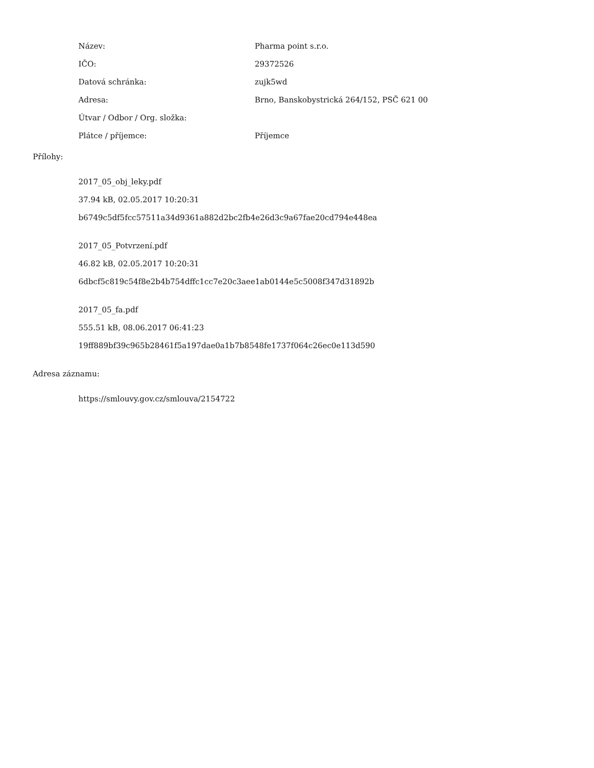| Název: | Pharma point s.r.o. |
| IČO: | 29372526 |
| Datová schránka: | zujk5wd |
| Adresa: | Brno, Banskobystrická 264/152, PSČ 621 00 |
| Útvar / Odbor / Org. složka: | |
| Plátce / příjemce: | Příjemce |
Přílohy:
2017_05_obj_leky.pdf
37.94 kB, 02.05.2017 10:20:31
b6749c5df5fcc57511a34d9361a882d2bc2fb4e26d3c9a67fae20cd794e448ea
2017_05_Potvrzení.pdf
46.82 kB, 02.05.2017 10:20:31
6dbcf5c819c54f8e2b4b754dffc1cc7e20c3aee1ab0144e5c5008f347d31892b
2017_05_fa.pdf
555.51 kB, 08.06.2017 06:41:23
19ff889bf39c965b28461f5a197dae0a1b7b8548fe1737f064c26ec0e113d590
Adresa záznamu:
https://smlouvy.gov.cz/smlouva/2154722